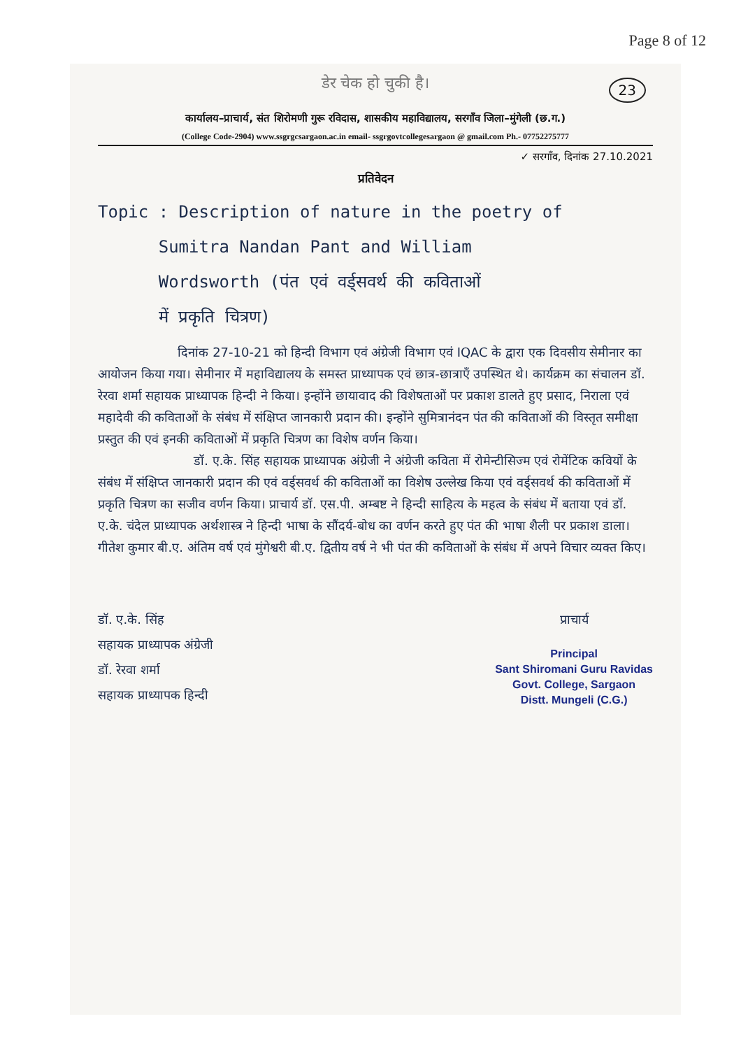Page 8 of 12
डेर चेक हो चुकी है।
23
कार्यालय–प्राचार्य, संत शिरोमणी गुरू रविदास, शासकीय महाविद्यालय, सरगाँव जिला–मुंगेली (छ.ग.)
(College Code-2904) www.ssgrgcsargaon.ac.in email- ssgrgovtcollegesargaon @ gmail.com Ph.- 07752275777
✓ सरगाँव, दिनांक 27.10.2021
प्रतिवेदन
Topic : Description of nature in the poetry of
Sumitra Nandan Pant and William
Wordsworth (पंत एवं वर्ड्सवर्थ की कविताओं
में प्रकृति चित्रण)
दिनांक 27-10-21 को हिन्दी विभाग एवं अंग्रेजी विभाग एवं IQAC के द्वारा एक दिवसीय सेमीनार का आयोजन किया गया। सेमीनार में महाविद्यालय के समस्त प्राध्यापक एवं छात्र-छात्राएँ उपस्थित थे। कार्यक्रम का संचालन डॉ. रेरवा शर्मा सहायक प्राध्यापक हिन्दी ने किया। इन्होंने छायावाद की विशेषताओं पर प्रकाश डालते हुए प्रसाद, निराला एवं महादेवी की कविताओं के संबंध में संक्षिप्त जानकारी प्रदान की। इन्होंने सुमित्रानंदन पंत की कविताओं की विस्तृत समीक्षा प्रस्तुत की एवं इनकी कविताओं में प्रकृति चित्रण का विशेष वर्णन किया।
डॉ. ए.के. सिंह सहायक प्राध्यापक अंग्रेजी ने अंग्रेजी कविता में रोमेन्टीसिज्म एवं रोमेंटिक कवियों के संबंध में संक्षिप्त जानकारी प्रदान की एवं वर्ड्सवर्थ की कविताओं का विशेष उल्लेख किया एवं वर्ड्सवर्थ की कविताओं में प्रकृति चित्रण का सजीव वर्णन किया। प्राचार्य डॉ. एस.पी. अम्बष्ट ने हिन्दी साहित्य के महत्व के संबंध में बताया एवं डॉ. ए.के. चंदेल प्राध्यापक अर्थशास्त्र ने हिन्दी भाषा के सौंदर्य-बोध का वर्णन करते हुए पंत की भाषा शैली पर प्रकाश डाला। गीतेश कुमार बी.ए. अंतिम वर्ष एवं मुंगेश्वरी बी.ए. द्वितीय वर्ष ने भी पंत की कविताओं के संबंध में अपने विचार व्यक्त किए।
डॉ. ए.के. सिंह
सहायक प्राध्यापक अंग्रेजी
डॉ. रेरवा शर्मा
सहायक प्राध्यापक हिन्दी
प्राचार्य
Principal
Sant Shiromani Guru Ravidas
Govt. College, Sargaon
Distt. Mungeli (C.G.)